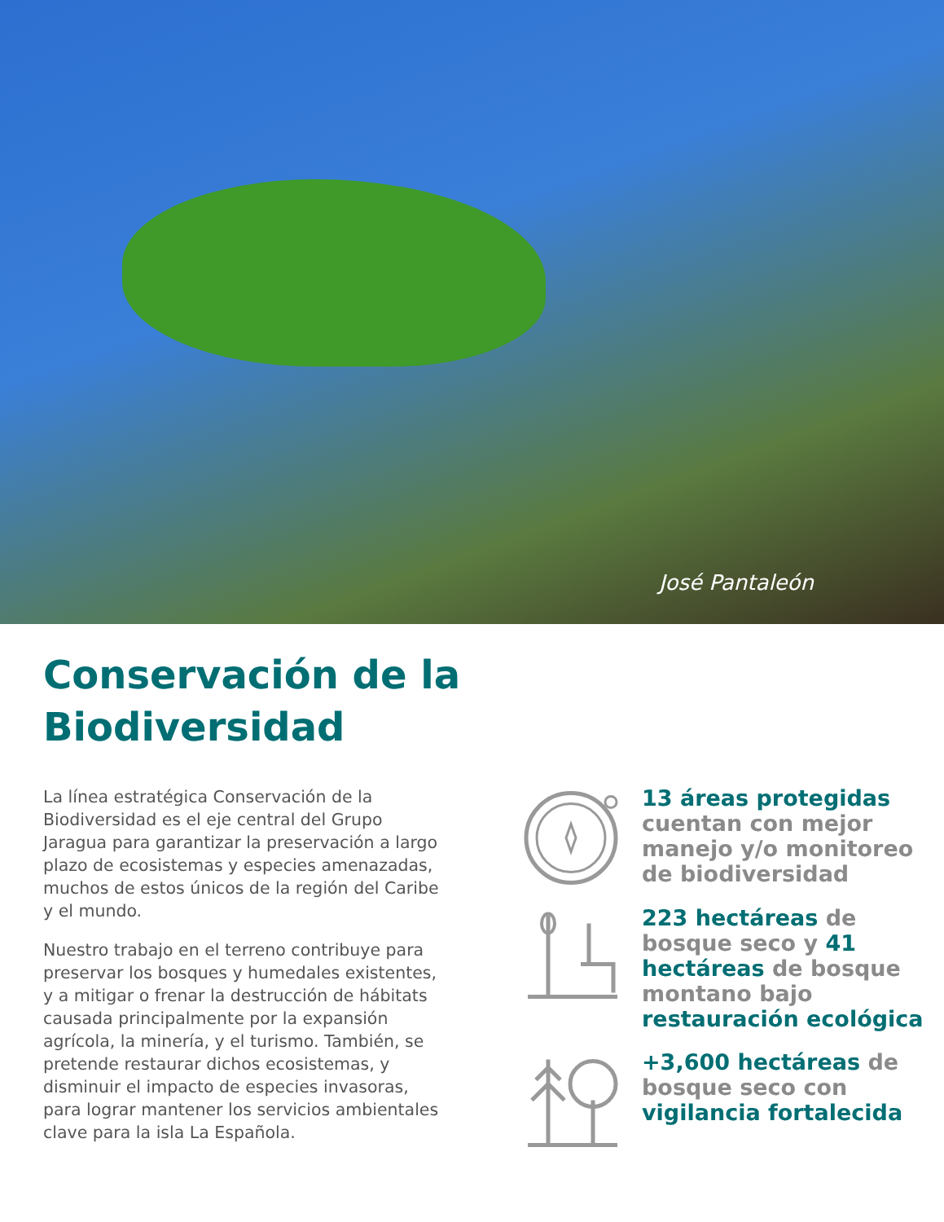José Pantaleón
Conservación de la
Biodiversidad
La línea estratégica Conservación de la Biodiversidad es el eje central del Grupo Jaragua para garantizar la preservación a largo plazo de ecosistemas y especies amenazadas, muchos de estos únicos de la región del Caribe y el mundo.
Nuestro trabajo en el terreno contribuye para preservar los bosques y humedales existentes, y a mitigar o frenar la destrucción de hábitats causada principalmente por la expansión agrícola, la minería, y el turismo. También, se pretende restaurar dichos ecosistemas, y disminuir el impacto de especies invasoras, para lograr mantener los servicios ambientales clave para la isla La Española.
13 áreas protegidas cuentan con mejor manejo y/o monitoreo de biodiversidad
223 hectáreas de bosque seco y 41 hectáreas de bosque montano bajo restauración ecológica
+3,600 hectáreas de bosque seco con vigilancia fortalecida